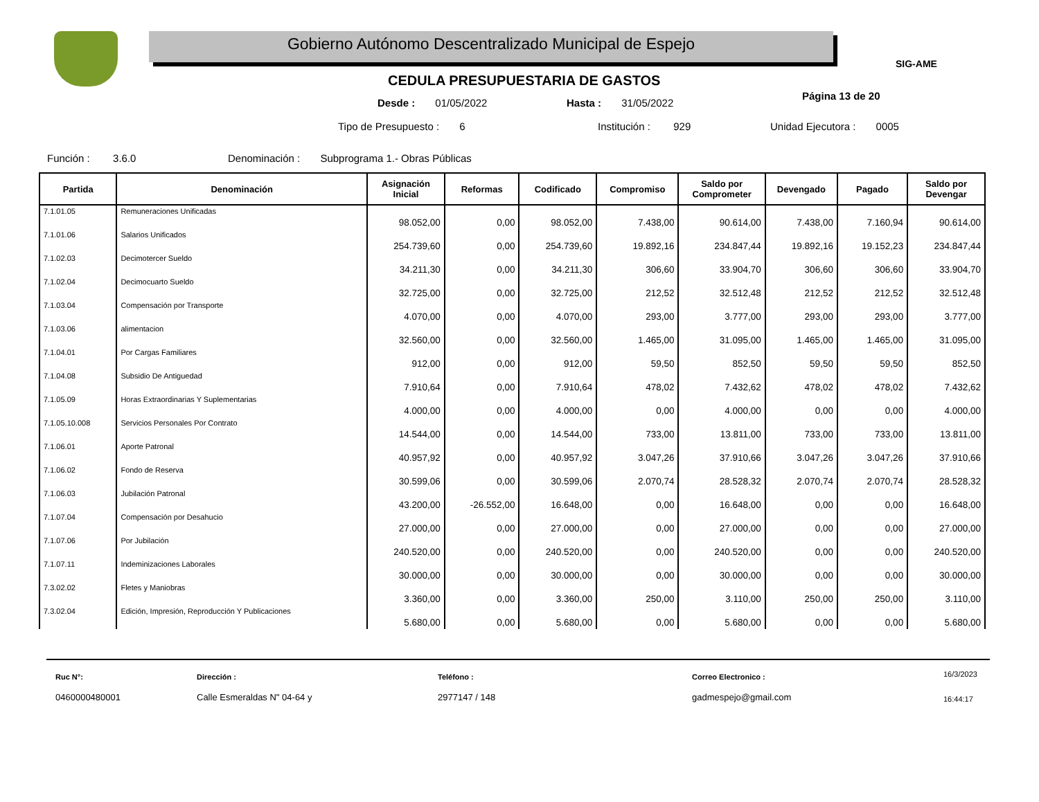Gobierno Autónomo Descentralizado Municipal de Espejo
SIG-AME
CEDULA PRESUPUESTARIA DE GASTOS
Desde : 01/05/2022 Hasta : 31/05/2022
Página 13 de 20
Tipo de Presupuesto : 6 Institución : 929 Unidad Ejecutora : 0005
Función : 3.6.0
Denominación : Subprograma 1.- Obras Públicas
| Partida | Denominación | Asignación Inicial | Reformas | Codificado | Compromiso | Saldo por Comprometer | Devengado | Pagado | Saldo por Devengar |
| --- | --- | --- | --- | --- | --- | --- | --- | --- | --- |
| 7.1.01.05 | Remuneraciones Unificadas | 98.052,00 | 0,00 | 98.052,00 | 7.438,00 | 90.614,00 | 7.438,00 | 7.160,94 | 90.614,00 |
| 7.1.01.06 | Salarios Unificados | 254.739,60 | 0,00 | 254.739,60 | 19.892,16 | 234.847,44 | 19.892,16 | 19.152,23 | 234.847,44 |
| 7.1.02.03 | Decimotercer Sueldo | 34.211,30 | 0,00 | 34.211,30 | 306,60 | 33.904,70 | 306,60 | 306,60 | 33.904,70 |
| 7.1.02.04 | Decimocuarto Sueldo | 32.725,00 | 0,00 | 32.725,00 | 212,52 | 32.512,48 | 212,52 | 212,52 | 32.512,48 |
| 7.1.03.04 | Compensación por Transporte | 4.070,00 | 0,00 | 4.070,00 | 293,00 | 3.777,00 | 293,00 | 293,00 | 3.777,00 |
| 7.1.03.06 | alimentacion | 32.560,00 | 0,00 | 32.560,00 | 1.465,00 | 31.095,00 | 1.465,00 | 1.465,00 | 31.095,00 |
| 7.1.04.01 | Por Cargas Familiares | 912,00 | 0,00 | 912,00 | 59,50 | 852,50 | 59,50 | 59,50 | 852,50 |
| 7.1.04.08 | Subsidio De Antiguedad | 7.910,64 | 0,00 | 7.910,64 | 478,02 | 7.432,62 | 478,02 | 478,02 | 7.432,62 |
| 7.1.05.09 | Horas Extraordinarias Y Suplementarias | 4.000,00 | 0,00 | 4.000,00 | 0,00 | 4.000,00 | 0,00 | 0,00 | 4.000,00 |
| 7.1.05.10.008 | Servicios Personales Por Contrato | 14.544,00 | 0,00 | 14.544,00 | 733,00 | 13.811,00 | 733,00 | 733,00 | 13.811,00 |
| 7.1.06.01 | Aporte Patronal | 40.957,92 | 0,00 | 40.957,92 | 3.047,26 | 37.910,66 | 3.047,26 | 3.047,26 | 37.910,66 |
| 7.1.06.02 | Fondo de Reserva | 30.599,06 | 0,00 | 30.599,06 | 2.070,74 | 28.528,32 | 2.070,74 | 2.070,74 | 28.528,32 |
| 7.1.06.03 | Jubilación Patronal | 43.200,00 | -26.552,00 | 16.648,00 | 0,00 | 16.648,00 | 0,00 | 0,00 | 16.648,00 |
| 7.1.07.04 | Compensación por Desahucio | 27.000,00 | 0,00 | 27.000,00 | 0,00 | 27.000,00 | 0,00 | 0,00 | 27.000,00 |
| 7.1.07.06 | Por Jubilación | 240.520,00 | 0,00 | 240.520,00 | 0,00 | 240.520,00 | 0,00 | 0,00 | 240.520,00 |
| 7.1.07.11 | Indeminizaciones Laborales | 30.000,00 | 0,00 | 30.000,00 | 0,00 | 30.000,00 | 0,00 | 0,00 | 30.000,00 |
| 7.3.02.02 | Fletes y Maniobras | 3.360,00 | 0,00 | 3.360,00 | 250,00 | 3.110,00 | 250,00 | 250,00 | 3.110,00 |
| 7.3.02.04 | Edición, Impresión, Reproducción Y Publicaciones | 5.680,00 | 0,00 | 5.680,00 | 0,00 | 5.680,00 | 0,00 | 0,00 | 5.680,00 |
Ruc N°:
0460000480001
Dirección :
Calle Esmeraldas N" 04-64 y
Teléfono :
2977147 / 148
Correo Electronico :
gadmespejo@gmail.com
16/3/2023
16:44:17